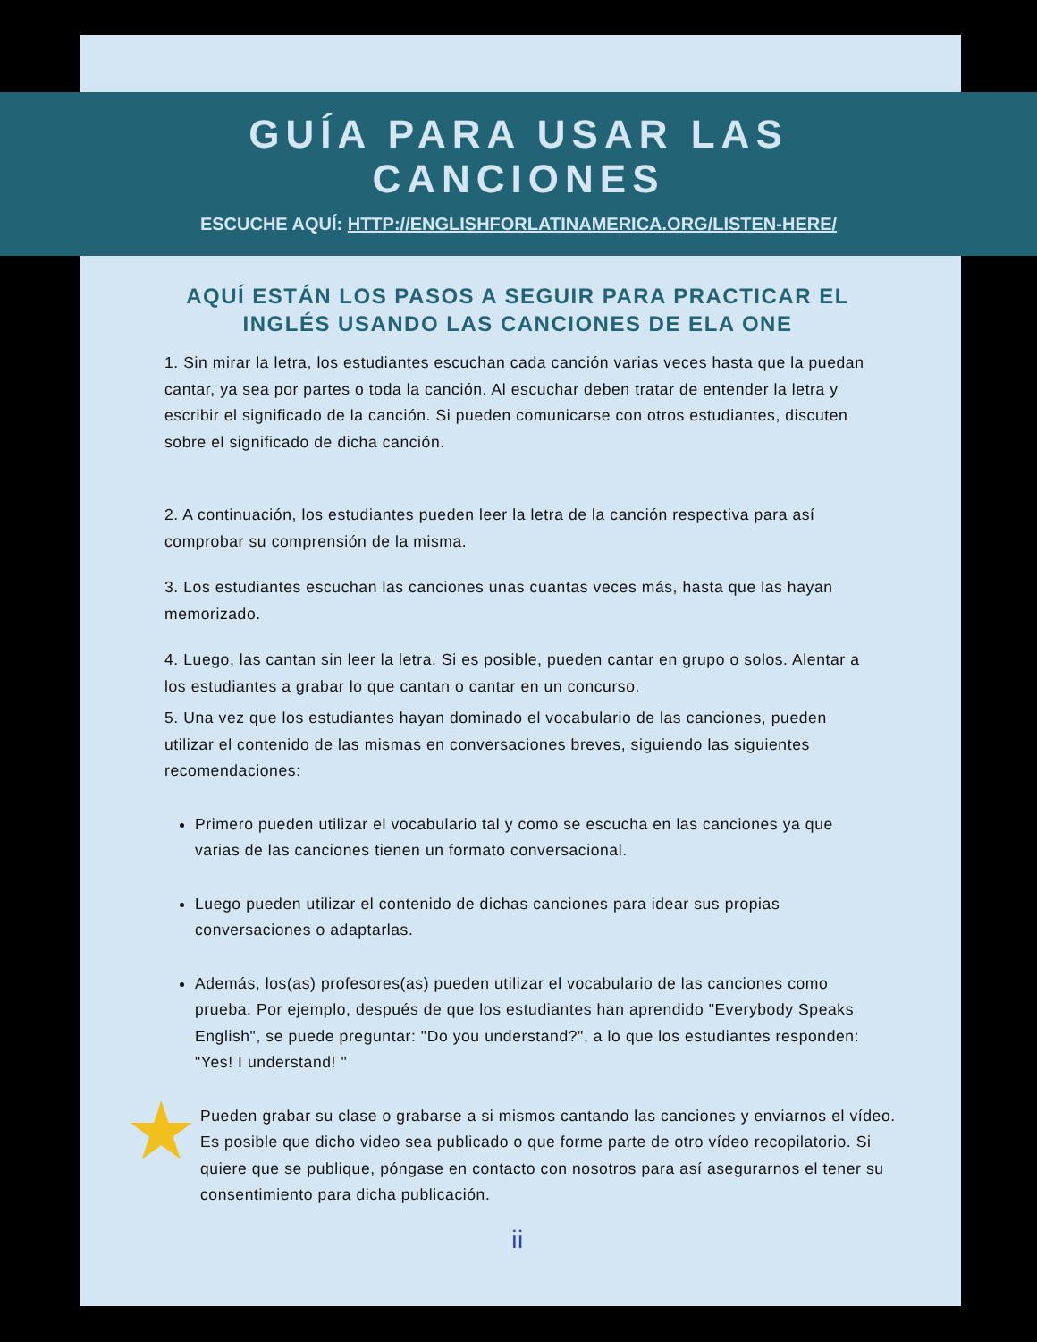GUÍA PARA USAR LAS
CANCIONES
ESCUCHE AQUÍ: HTTP://ENGLISHFORLATINAMERICA.ORG/LISTEN-HERE/
AQUÍ ESTÁN LOS PASOS A SEGUIR PARA PRACTICAR EL INGLÉS USANDO LAS CANCIONES DE ELA ONE
1. Sin mirar la letra, los estudiantes escuchan cada canción varias veces hasta que la puedan cantar, ya sea por partes o toda la canción. Al escuchar deben tratar de entender la letra y escribir el significado de la canción. Si pueden comunicarse con otros estudiantes, discuten sobre el significado de dicha canción.
2. A continuación, los estudiantes pueden leer la letra de la canción respectiva para así comprobar su comprensión de la misma.
3. Los estudiantes escuchan las canciones unas cuantas veces más, hasta que las hayan memorizado.
4. Luego, las cantan sin leer la letra. Si es posible, pueden cantar en grupo o solos. Alentar a los estudiantes a grabar lo que cantan o cantar en un concurso.
5. Una vez que los estudiantes hayan dominado el vocabulario de las canciones, pueden utilizar el contenido de las mismas en conversaciones breves, siguiendo las siguientes recomendaciones:
Primero pueden utilizar el vocabulario tal y como se escucha en las canciones ya que varias de las canciones tienen un formato conversacional.
Luego pueden utilizar el contenido de dichas canciones para idear sus propias conversaciones o adaptarlas.
Además, los(as) profesores(as) pueden utilizar el vocabulario de las canciones como prueba. Por ejemplo, después de que los estudiantes han aprendido "Everybody Speaks English", se puede preguntar: "Do you understand?", a lo que los estudiantes responden: "Yes! I understand! "
★ Pueden grabar su clase o grabarse a si mismos cantando las canciones y enviarnos el vídeo. Es posible que dicho video sea publicado o que forme parte de otro vídeo recopilatorio. Si quiere que se publique, póngase en contacto con nosotros para así asegurarnos el tener su consentimiento para dicha publicación.
ii